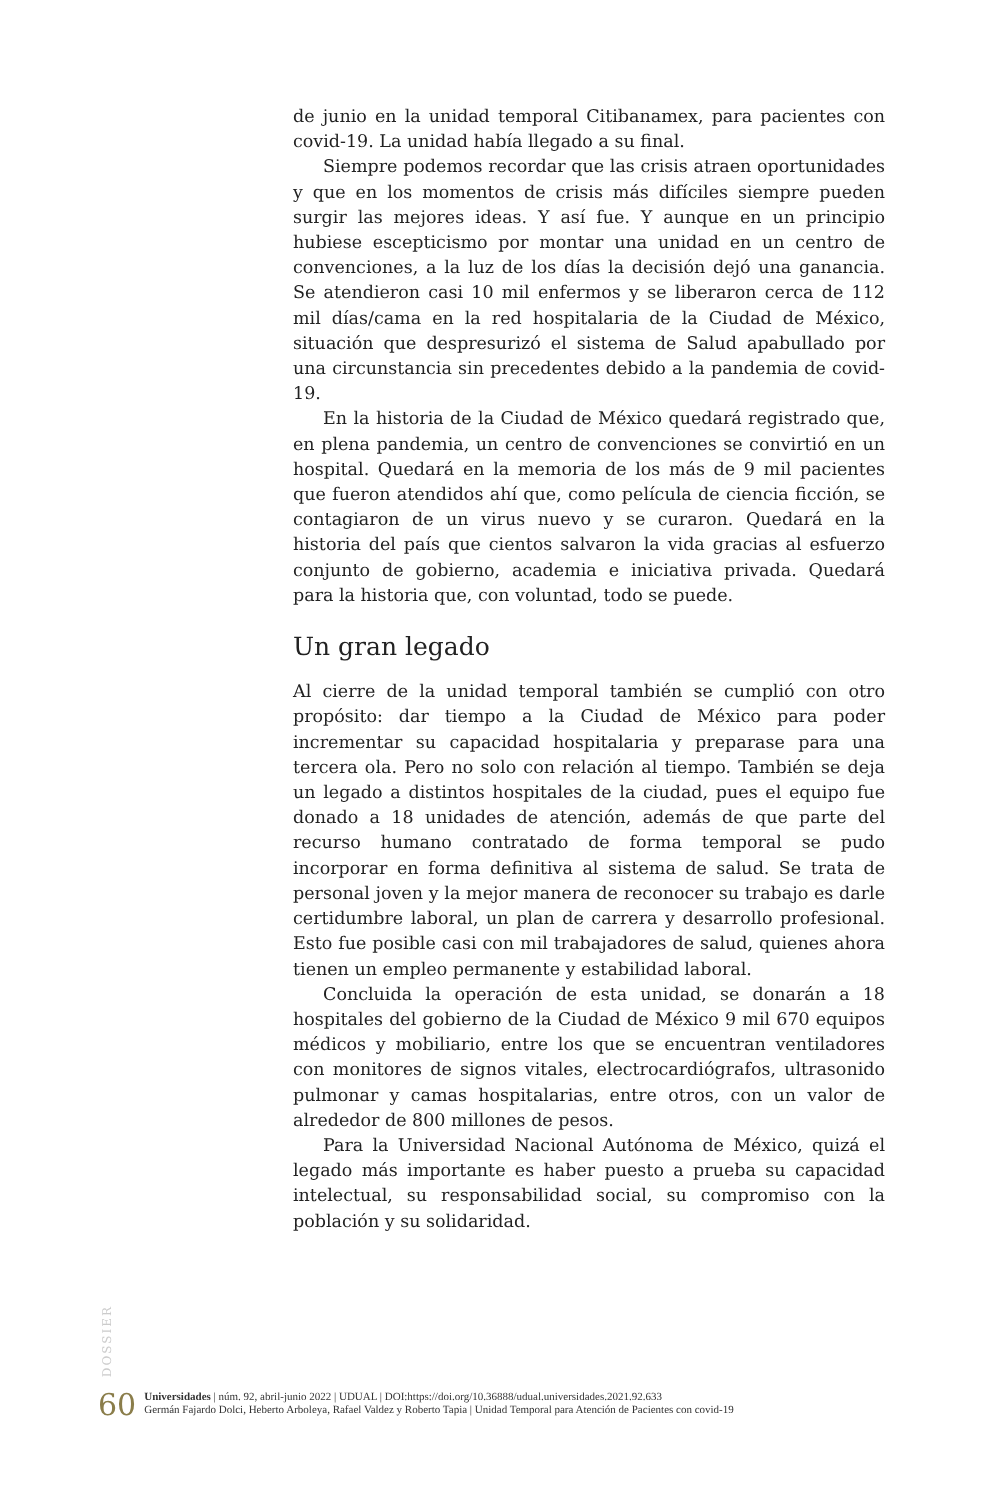de junio en la unidad temporal Citibanamex, para pacientes con covid-19. La unidad había llegado a su final.
Siempre podemos recordar que las crisis atraen oportunidades y que en los momentos de crisis más difíciles siempre pueden surgir las mejores ideas. Y así fue. Y aunque en un principio hubiese escepticismo por montar una unidad en un centro de convenciones, a la luz de los días la decisión dejó una ganancia. Se atendieron casi 10 mil enfermos y se liberaron cerca de 112 mil días/cama en la red hospitalaria de la Ciudad de México, situación que despresurizó el sistema de Salud apabullado por una circunstancia sin precedentes debido a la pandemia de covid-19.
En la historia de la Ciudad de México quedará registrado que, en plena pandemia, un centro de convenciones se convirtió en un hospital. Quedará en la memoria de los más de 9 mil pacientes que fueron atendidos ahí que, como película de ciencia ficción, se contagiaron de un virus nuevo y se curaron. Quedará en la historia del país que cientos salvaron la vida gracias al esfuerzo conjunto de gobierno, academia e iniciativa privada. Quedará para la historia que, con voluntad, todo se puede.
Un gran legado
Al cierre de la unidad temporal también se cumplió con otro propósito: dar tiempo a la Ciudad de México para poder incrementar su capacidad hospitalaria y preparase para una tercera ola. Pero no solo con relación al tiempo. También se deja un legado a distintos hospitales de la ciudad, pues el equipo fue donado a 18 unidades de atención, además de que parte del recurso humano contratado de forma temporal se pudo incorporar en forma definitiva al sistema de salud. Se trata de personal joven y la mejor manera de reconocer su trabajo es darle certidumbre laboral, un plan de carrera y desarrollo profesional. Esto fue posible casi con mil trabajadores de salud, quienes ahora tienen un empleo permanente y estabilidad laboral.
Concluida la operación de esta unidad, se donarán a 18 hospitales del gobierno de la Ciudad de México 9 mil 670 equipos médicos y mobiliario, entre los que se encuentran ventiladores con monitores de signos vitales, electrocardiógrafos, ultrasonido pulmonar y camas hospitalarias, entre otros, con un valor de alrededor de 800 millones de pesos.
Para la Universidad Nacional Autónoma de México, quizá el legado más importante es haber puesto a prueba su capacidad intelectual, su responsabilidad social, su compromiso con la población y su solidaridad.
DOSSIER
60
Universidades | núm. 92, abril-junio 2022 | UDUAL | DOI:https://doi.org/10.36888/udual.universidades.2021.92.633
Germán Fajardo Dolci, Heberto Arboleya, Rafael Valdez y Roberto Tapia | Unidad Temporal para Atención de Pacientes con covid-19